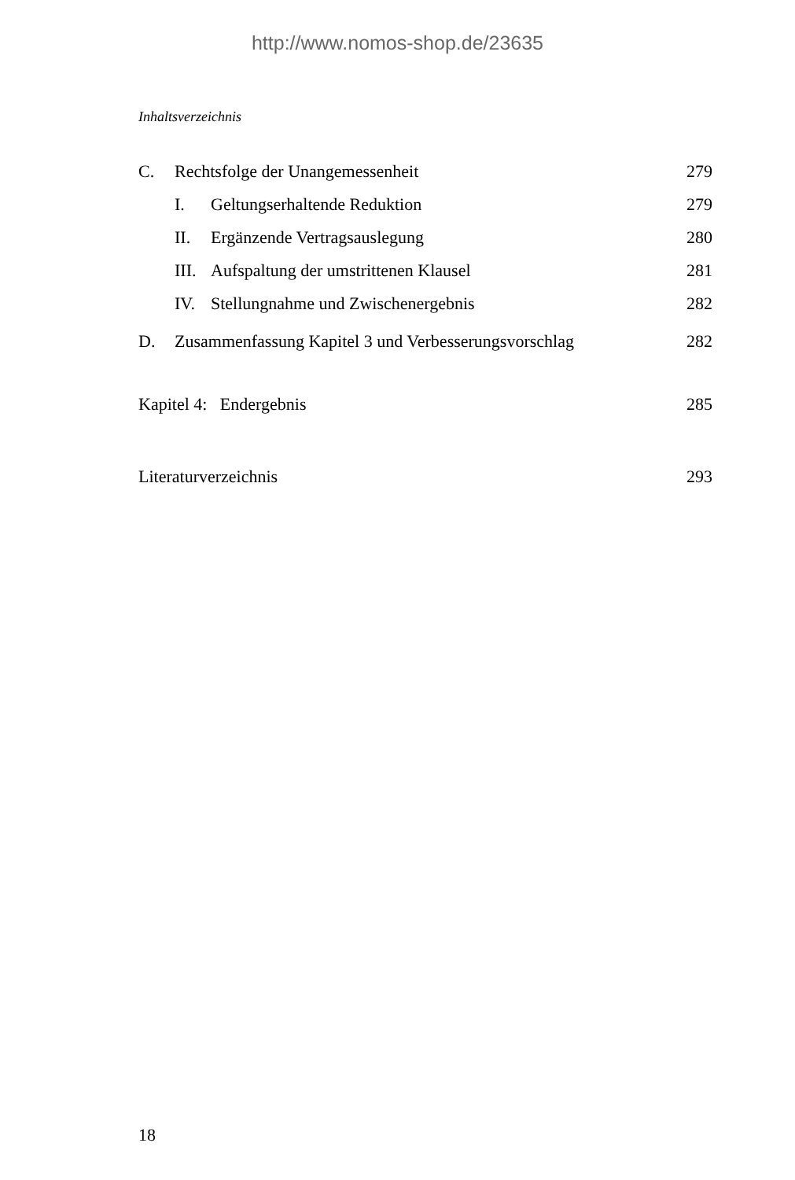http://www.nomos-shop.de/23635
Inhaltsverzeichnis
C. Rechtsfolge der Unangemessenheit 279
I. Geltungserhaltende Reduktion 279
II. Ergänzende Vertragsauslegung 280
III. Aufspaltung der umstrittenen Klausel 281
IV. Stellungnahme und Zwischenergebnis 282
D. Zusammenfassung Kapitel 3 und Verbesserungsvorschlag 282
Kapitel 4: Endergebnis 285
Literaturverzeichnis 293
18